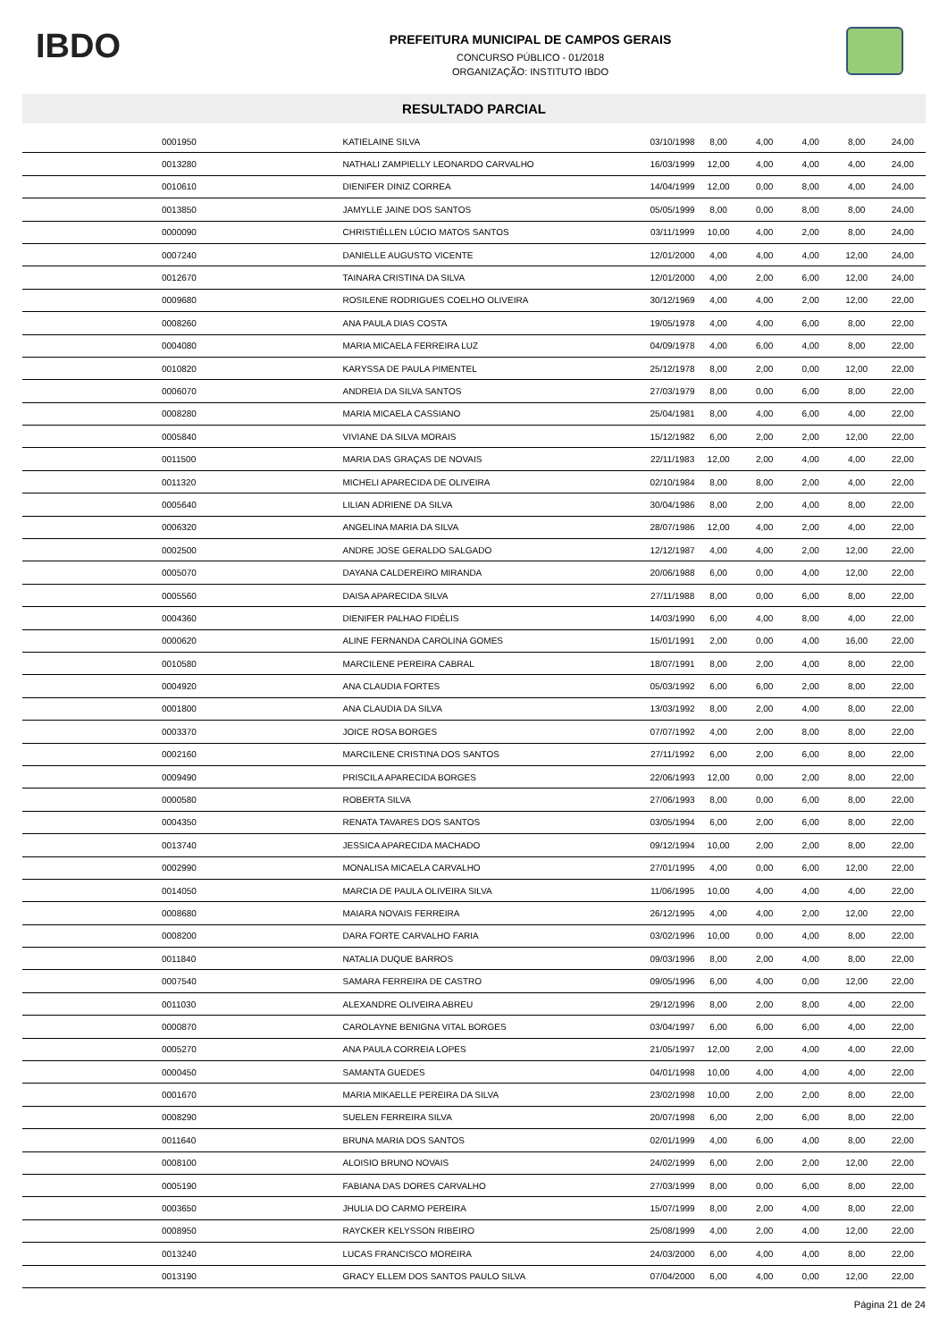IBDO
PREFEITURA MUNICIPAL DE CAMPOS GERAIS
CONCURSO PÚBLICO - 01/2018
ORGANIZAÇÃO: INSTITUTO IBDO
RESULTADO PARCIAL
| 0001950 | KATIELAINE SILVA | 03/10/1998 | 8,00 | 4,00 | 4,00 | 8,00 | 24,00 |
| 0013280 | NATHALI ZAMPIELLY LEONARDO CARVALHO | 16/03/1999 | 12,00 | 4,00 | 4,00 | 4,00 | 24,00 |
| 0010610 | DIENIFER DINIZ CORREA | 14/04/1999 | 12,00 | 0,00 | 8,00 | 4,00 | 24,00 |
| 0013850 | JAMYLLE JAINE DOS SANTOS | 05/05/1999 | 8,00 | 0,00 | 8,00 | 8,00 | 24,00 |
| 0000090 | CHRISTIÉLLEN LÚCIO MATOS SANTOS | 03/11/1999 | 10,00 | 4,00 | 2,00 | 8,00 | 24,00 |
| 0007240 | DANIELLE AUGUSTO VICENTE | 12/01/2000 | 4,00 | 4,00 | 4,00 | 12,00 | 24,00 |
| 0012670 | TAINARA CRISTINA DA SILVA | 12/01/2000 | 4,00 | 2,00 | 6,00 | 12,00 | 24,00 |
| 0009680 | ROSILENE RODRIGUES COELHO OLIVEIRA | 30/12/1969 | 4,00 | 4,00 | 2,00 | 12,00 | 22,00 |
| 0008260 | ANA PAULA DIAS COSTA | 19/05/1978 | 4,00 | 4,00 | 6,00 | 8,00 | 22,00 |
| 0004080 | MARIA MICAELA FERREIRA LUZ | 04/09/1978 | 4,00 | 6,00 | 4,00 | 8,00 | 22,00 |
| 0010820 | KARYSSA DE PAULA PIMENTEL | 25/12/1978 | 8,00 | 2,00 | 0,00 | 12,00 | 22,00 |
| 0006070 | ANDREIA DA SILVA SANTOS | 27/03/1979 | 8,00 | 0,00 | 6,00 | 8,00 | 22,00 |
| 0008280 | MARIA MICAELA CASSIANO | 25/04/1981 | 8,00 | 4,00 | 6,00 | 4,00 | 22,00 |
| 0005840 | VIVIANE DA SILVA MORAIS | 15/12/1982 | 6,00 | 2,00 | 2,00 | 12,00 | 22,00 |
| 0011500 | MARIA DAS GRAÇAS DE NOVAIS | 22/11/1983 | 12,00 | 2,00 | 4,00 | 4,00 | 22,00 |
| 0011320 | MICHELI APARECIDA DE OLIVEIRA | 02/10/1984 | 8,00 | 8,00 | 2,00 | 4,00 | 22,00 |
| 0005640 | LILIAN ADRIENE DA SILVA | 30/04/1986 | 8,00 | 2,00 | 4,00 | 8,00 | 22,00 |
| 0006320 | ANGELINA MARIA DA SILVA | 28/07/1986 | 12,00 | 4,00 | 2,00 | 4,00 | 22,00 |
| 0002500 | ANDRE JOSE GERALDO SALGADO | 12/12/1987 | 4,00 | 4,00 | 2,00 | 12,00 | 22,00 |
| 0005070 | DAYANA CALDEREIRO MIRANDA | 20/06/1988 | 6,00 | 0,00 | 4,00 | 12,00 | 22,00 |
| 0005560 | DAISA APARECIDA SILVA | 27/11/1988 | 8,00 | 0,00 | 6,00 | 8,00 | 22,00 |
| 0004360 | DIENIFER PALHAO FIDÉLIS | 14/03/1990 | 6,00 | 4,00 | 8,00 | 4,00 | 22,00 |
| 0000620 | ALINE FERNANDA CAROLINA GOMES | 15/01/1991 | 2,00 | 0,00 | 4,00 | 16,00 | 22,00 |
| 0010580 | MARCILENE PEREIRA CABRAL | 18/07/1991 | 8,00 | 2,00 | 4,00 | 8,00 | 22,00 |
| 0004920 | ANA CLAUDIA FORTES | 05/03/1992 | 6,00 | 6,00 | 2,00 | 8,00 | 22,00 |
| 0001800 | ANA CLAUDIA DA SILVA | 13/03/1992 | 8,00 | 2,00 | 4,00 | 8,00 | 22,00 |
| 0003370 | JOICE ROSA BORGES | 07/07/1992 | 4,00 | 2,00 | 8,00 | 8,00 | 22,00 |
| 0002160 | MARCILENE CRISTINA DOS SANTOS | 27/11/1992 | 6,00 | 2,00 | 6,00 | 8,00 | 22,00 |
| 0009490 | PRISCILA APARECIDA BORGES | 22/06/1993 | 12,00 | 0,00 | 2,00 | 8,00 | 22,00 |
| 0000580 | ROBERTA SILVA | 27/06/1993 | 8,00 | 0,00 | 6,00 | 8,00 | 22,00 |
| 0004350 | RENATA TAVARES DOS SANTOS | 03/05/1994 | 6,00 | 2,00 | 6,00 | 8,00 | 22,00 |
| 0013740 | JESSICA APARECIDA MACHADO | 09/12/1994 | 10,00 | 2,00 | 2,00 | 8,00 | 22,00 |
| 0002990 | MONALISA MICAELA CARVALHO | 27/01/1995 | 4,00 | 0,00 | 6,00 | 12,00 | 22,00 |
| 0014050 | MARCIA DE PAULA OLIVEIRA SILVA | 11/06/1995 | 10,00 | 4,00 | 4,00 | 4,00 | 22,00 |
| 0008680 | MAIARA NOVAIS FERREIRA | 26/12/1995 | 4,00 | 4,00 | 2,00 | 12,00 | 22,00 |
| 0008200 | DARA FORTE CARVALHO FARIA | 03/02/1996 | 10,00 | 0,00 | 4,00 | 8,00 | 22,00 |
| 0011840 | NATALIA DUQUE BARROS | 09/03/1996 | 8,00 | 2,00 | 4,00 | 8,00 | 22,00 |
| 0007540 | SAMARA FERREIRA DE CASTRO | 09/05/1996 | 6,00 | 4,00 | 0,00 | 12,00 | 22,00 |
| 0011030 | ALEXANDRE OLIVEIRA ABREU | 29/12/1996 | 8,00 | 2,00 | 8,00 | 4,00 | 22,00 |
| 0000870 | CAROLAYNE BENIGNA VITAL BORGES | 03/04/1997 | 6,00 | 6,00 | 6,00 | 4,00 | 22,00 |
| 0005270 | ANA PAULA CORREIA LOPES | 21/05/1997 | 12,00 | 2,00 | 4,00 | 4,00 | 22,00 |
| 0000450 | SAMANTA GUEDES | 04/01/1998 | 10,00 | 4,00 | 4,00 | 4,00 | 22,00 |
| 0001670 | MARIA MIKAELLE PEREIRA DA SILVA | 23/02/1998 | 10,00 | 2,00 | 2,00 | 8,00 | 22,00 |
| 0008290 | SUELEN FERREIRA SILVA | 20/07/1998 | 6,00 | 2,00 | 6,00 | 8,00 | 22,00 |
| 0011640 | BRUNA MARIA DOS SANTOS | 02/01/1999 | 4,00 | 6,00 | 4,00 | 8,00 | 22,00 |
| 0008100 | ALOISIO BRUNO NOVAIS | 24/02/1999 | 6,00 | 2,00 | 2,00 | 12,00 | 22,00 |
| 0005190 | FABIANA DAS DORES CARVALHO | 27/03/1999 | 8,00 | 0,00 | 6,00 | 8,00 | 22,00 |
| 0003650 | JHULIA DO CARMO PEREIRA | 15/07/1999 | 8,00 | 2,00 | 4,00 | 8,00 | 22,00 |
| 0008950 | RAYCKER KELYSSON RIBEIRO | 25/08/1999 | 4,00 | 2,00 | 4,00 | 12,00 | 22,00 |
| 0013240 | LUCAS FRANCISCO MOREIRA | 24/03/2000 | 6,00 | 4,00 | 4,00 | 8,00 | 22,00 |
| 0013190 | GRACY ELLEM DOS SANTOS PAULO SILVA | 07/04/2000 | 6,00 | 4,00 | 0,00 | 12,00 | 22,00 |
Página 21 de 24